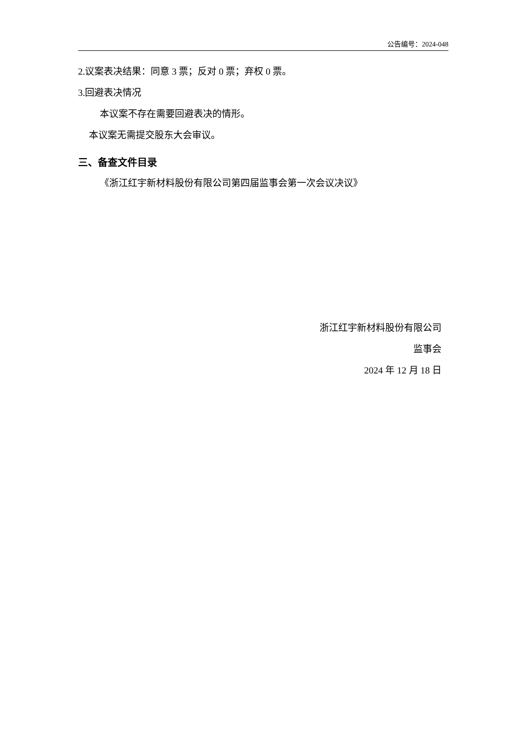公告编号：2024-048
2.议案表决结果：同意 3 票；反对 0 票；弃权 0 票。
3.回避表决情况
本议案不存在需要回避表决的情形。
本议案无需提交股东大会审议。
三、备查文件目录
《浙江红宇新材料股份有限公司第四届监事会第一次会议决议》
浙江红宇新材料股份有限公司
监事会
2024 年 12 月 18 日